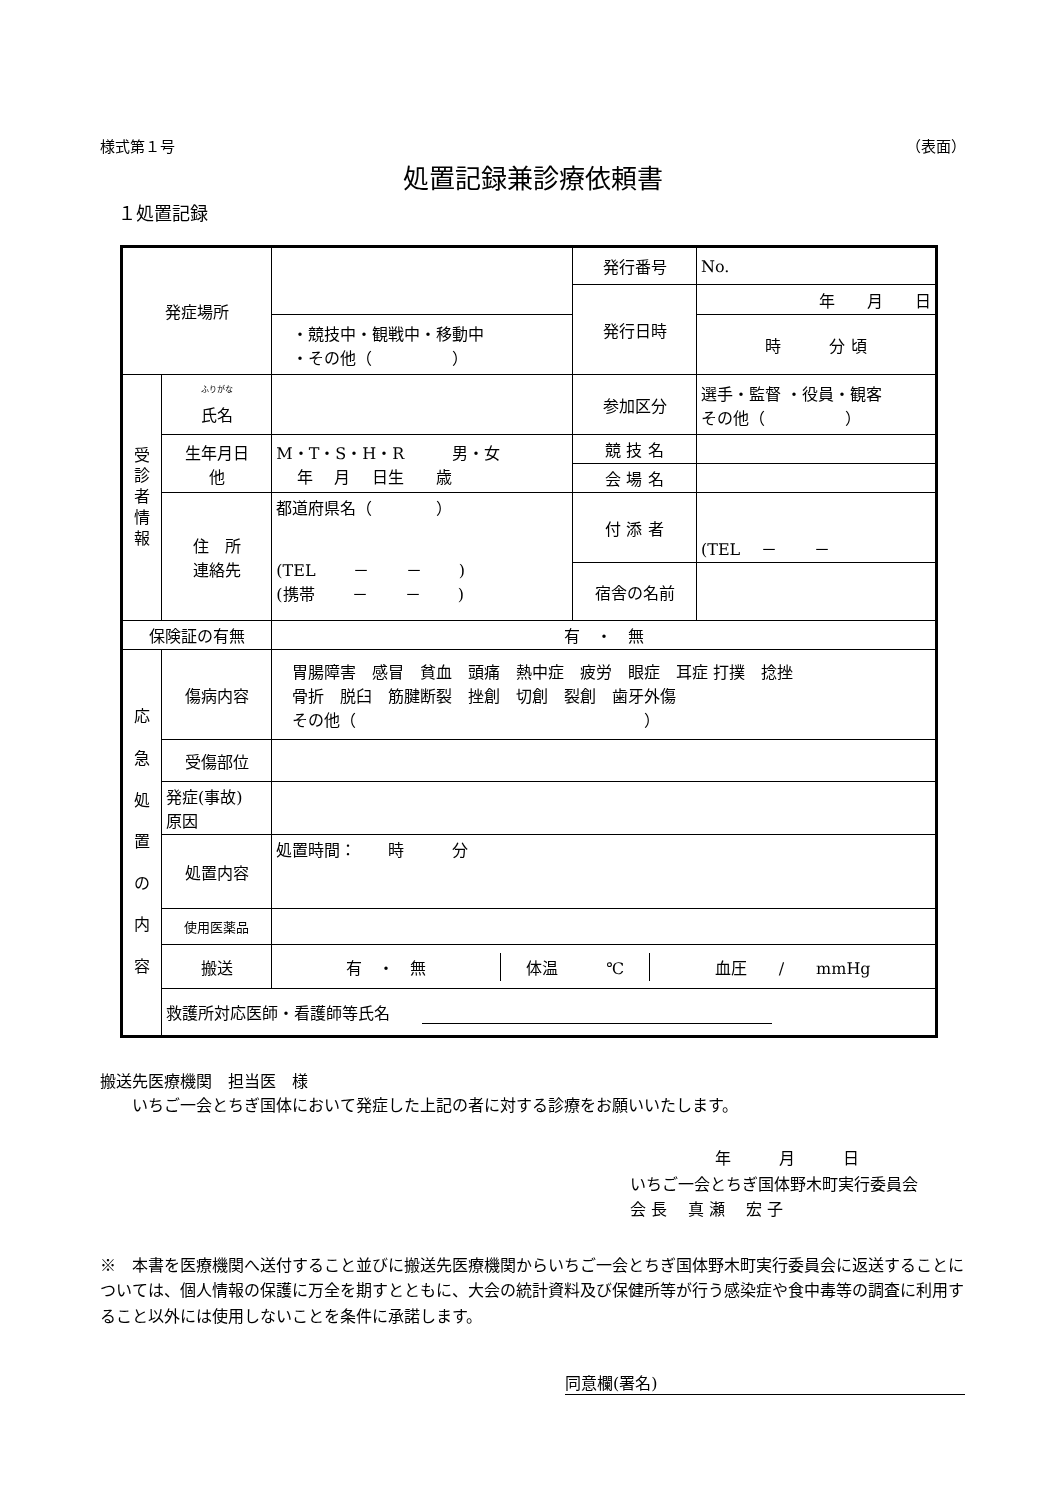様式第１号 （表面）
処置記録兼診療依頼書
１処置記録
| 発症場所 | | | 発行番号 | No. |
| | | | 発行日時 | 年 月 日 |
| | | ・競技中・観戦中・移動中 ・その他（ ） | | 時 分 頃 |
| 受 診 者 情 報 | <sup>ふりがな</sup> 氏名 | | 参加区分 | 選手・監督 ・役員・観客 その他（ ） |
| | 生年月日 他 | M・T・S・H・R 男・女 年 月 日生 歳 | 競 技 名 | |
| | | | 会 場 名 | |
| | 住 所 連絡先 | 都道府県名（ ） (TEL － － ) (携帯 － － ) | 付 添 者 | (TEL － － |
| | | | 宿舎の名前 | |
| 保険証の有無 | | 有 ・ 無 | | |
| 応 急 処 置 の 内 容 | 傷病内容 | 胃腸障害 感冒 貧血 頭痛 熱中症 疲労 眼症 耳症 打撲 捻挫 骨折 脱臼 筋腱断裂 挫創 切創 裂創 歯牙外傷 その他（ ） | | |
| | 受傷部位 | | | |
| | 発症(事故) 原因 | | | |
| | 処置内容 | 処置時間： 時 分 | | |
| | 使用医薬品 | | | |
| | 搬送 | / 有 ・ 無 / 体温 ℃ / 血圧 / mmHg / | | |
| | 救護所対応医師・看護師等氏名 | | | |
搬送先医療機関　担当医　様
　　いちご一会とちぎ国体において発症した上記の者に対する診療をお願いいたします。
　　　　　 年　　　月　　　日
いちご一会とちぎ国体野木町実行委員会
会 長　 真 瀬　 宏 子
※　本書を医療機関へ送付すること並びに搬送先医療機関からいちご一会とちぎ国体野木町実行委員会に返送することについては、個人情報の保護に万全を期すとともに、大会の統計資料及び保健所等が行う感染症や食中毒等の調査に利用すること以外には使用しないことを条件に承諾します。
同意欄(署名)